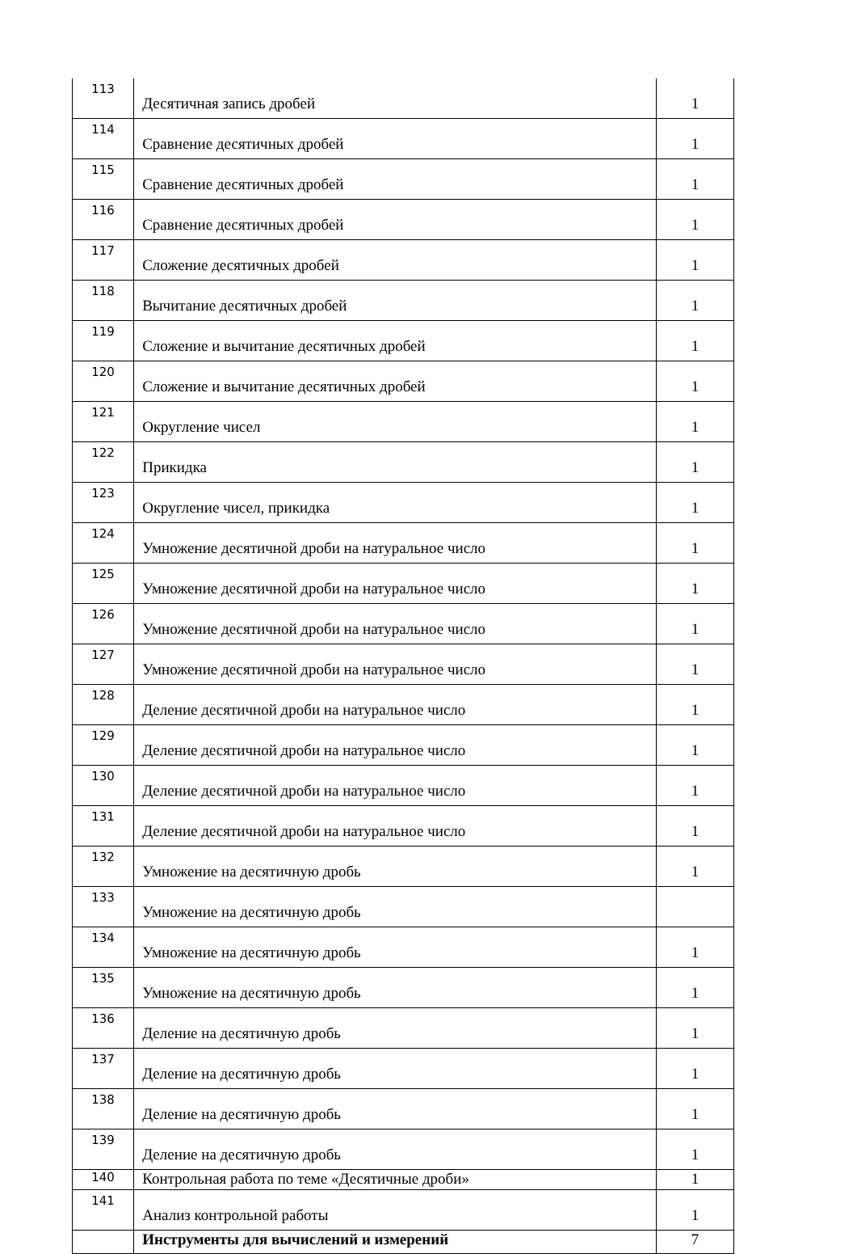| 113 | Десятичная запись дробей | 1 |
| 114 | Сравнение десятичных дробей | 1 |
| 115 | Сравнение десятичных дробей | 1 |
| 116 | Сравнение десятичных дробей | 1 |
| 117 | Сложение десятичных дробей | 1 |
| 118 | Вычитание десятичных дробей | 1 |
| 119 | Сложение и вычитание десятичных дробей | 1 |
| 120 | Сложение и вычитание десятичных дробей | 1 |
| 121 | Округление чисел | 1 |
| 122 | Прикидка | 1 |
| 123 | Округление чисел, прикидка | 1 |
| 124 | Умножение десятичной дроби на натуральное число | 1 |
| 125 | Умножение десятичной дроби на натуральное число | 1 |
| 126 | Умножение десятичной дроби на натуральное число | 1 |
| 127 | Умножение десятичной дроби на натуральное число | 1 |
| 128 | Деление десятичной дроби на натуральное число | 1 |
| 129 | Деление десятичной дроби на натуральное число | 1 |
| 130 | Деление десятичной дроби на натуральное число | 1 |
| 131 | Деление десятичной дроби на натуральное число | 1 |
| 132 | Умножение на десятичную дробь | 1 |
| 133 | Умножение на десятичную дробь | |
| 134 | Умножение на десятичную дробь | 1 |
| 135 | Умножение на десятичную дробь | 1 |
| 136 | Деление на десятичную дробь | 1 |
| 137 | Деление на десятичную дробь | 1 |
| 138 | Деление на десятичную дробь | 1 |
| 139 | Деление на десятичную дробь | 1 |
| 140 | Контрольная работа по теме «Десятичные дроби» | 1 |
| 141 | Анализ контрольной работы | 1 |
| | Инструменты для вычислений и измерений | 7 |